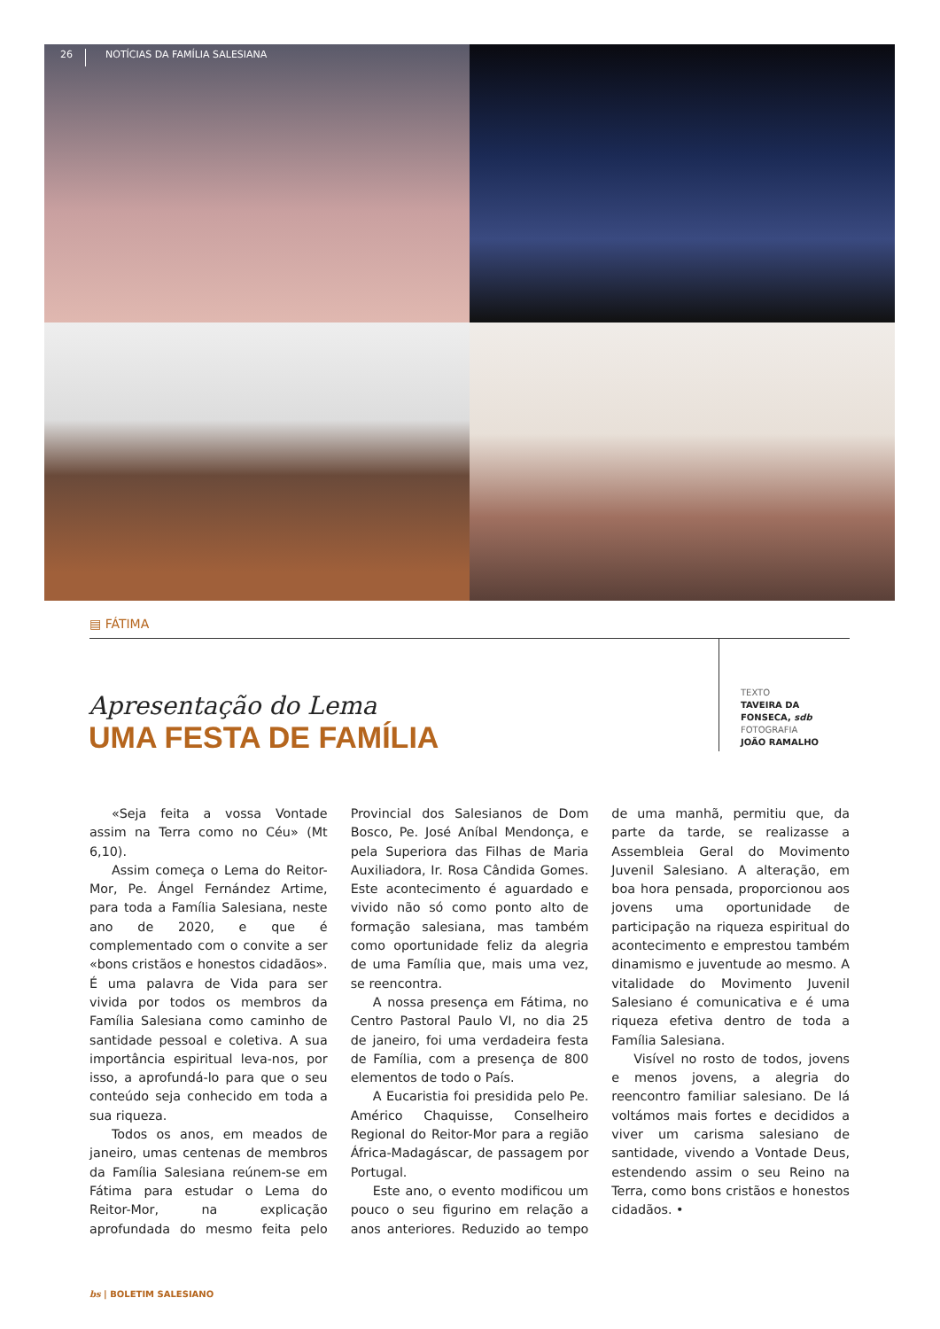26 NOTÍCIAS DA FAMÍLIA SALESIANA
▤ FÁTIMA
Apresentação do Lema
UMA FESTA DE FAMÍLIA
TEXTO
TAVEIRA DA
FONSECA, sdb
FOTOGRAFIA
JOÃO RAMALHO
«Seja feita a vossa Vontade assim na Terra como no Céu» (Mt 6,10).
Assim começa o Lema do Reitor-Mor, Pe. Ángel Fernández Artime, para toda a Família Salesiana, neste ano de 2020, e que é complementado com o convite a ser «bons cristãos e honestos cidadãos». É uma palavra de Vida para ser vivida por todos os membros da Família Salesiana como caminho de santidade pessoal e coletiva. A sua importância espiritual leva-nos, por isso, a aprofundá-lo para que o seu conteúdo seja conhecido em toda a sua riqueza.
Todos os anos, em meados de janeiro, umas centenas de membros da Família Salesiana reúnem-se em Fátima para estudar o Lema do Reitor-Mor, na explicação aprofundada do mesmo feita pelo Provincial dos Salesianos de Dom Bosco, Pe. José Aníbal Mendonça, e pela Superiora das Filhas de Maria Auxiliadora, Ir. Rosa Cândida Gomes. Este acontecimento é aguardado e vivido não só como ponto alto de formação salesiana, mas também como oportunidade feliz da alegria de uma Família que, mais uma vez, se reencontra.
A nossa presença em Fátima, no Centro Pastoral Paulo VI, no dia 25 de janeiro, foi uma verdadeira festa de Família, com a presença de 800 elementos de todo o País.
A Eucaristia foi presidida pelo Pe. Américo Chaquisse, Conselheiro Regional do Reitor-Mor para a região África-Madagáscar, de passagem por Portugal.
Este ano, o evento modificou um pouco o seu figurino em relação a anos anteriores. Reduzido ao tempo de uma manhã, permitiu que, da parte da tarde, se realizasse a Assembleia Geral do Movimento Juvenil Salesiano. A alteração, em boa hora pensada, proporcionou aos jovens uma oportunidade de participação na riqueza espiritual do acontecimento e emprestou também dinamismo e juventude ao mesmo. A vitalidade do Movimento Juvenil Salesiano é comunicativa e é uma riqueza efetiva dentro de toda a Família Salesiana.
Visível no rosto de todos, jovens e menos jovens, a alegria do reencontro familiar salesiano. De lá voltámos mais fortes e decididos a viver um carisma salesiano de santidade, vivendo a Vontade Deus, estendendo assim o seu Reino na Terra, como bons cristãos e honestos cidadãos. •
bs | BOLETIM SALESIANO